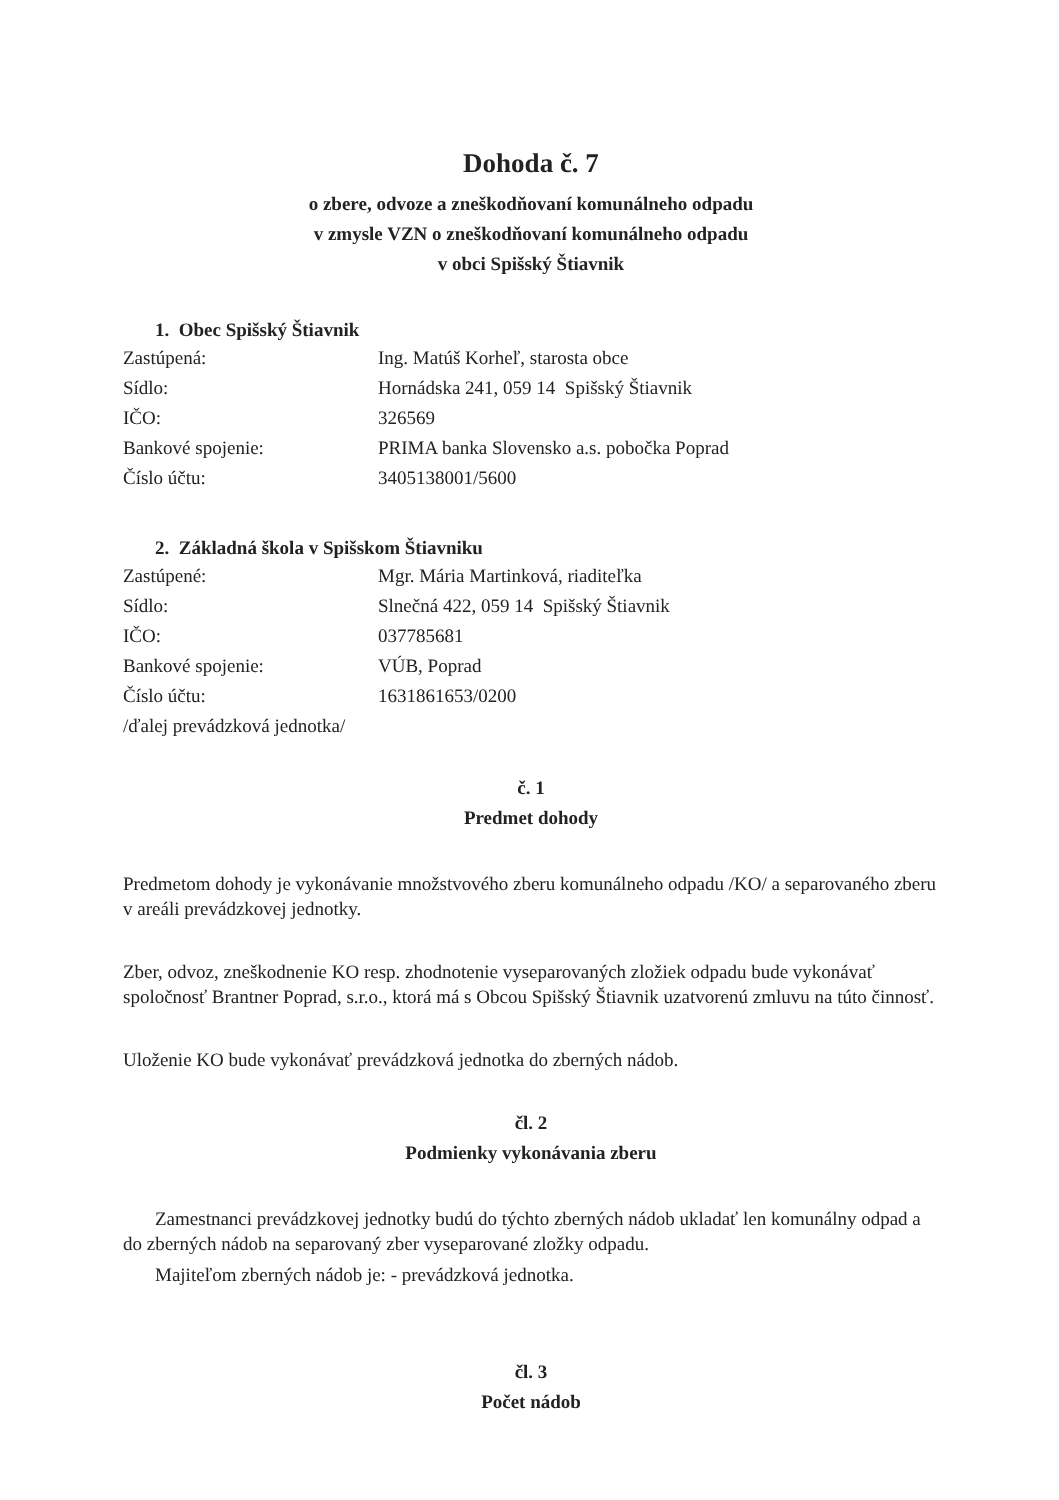Dohoda č. 7
o zbere, odvoze a zneškodňovaní komunálneho odpadu
v zmysle VZN o zneškodňovaní komunálneho odpadu
v obci Spišský Štiavnik
1. Obec Spišský Štiavnik
| Zastúpená: | Ing. Matúš Korheľ, starosta obce |
| Sídlo: | Hornádska 241, 059 14 Spišský Štiavnik |
| IČO: | 326569 |
| Bankové spojenie: | PRIMA banka Slovensko a.s. pobočka Poprad |
| Číslo účtu: | 3405138001/5600 |
2. Základná škola v Spišskom Štiavniku
| Zastúpené: | Mgr. Mária Martinková, riaditeľka |
| Sídlo: | Slnečná 422, 059 14 Spišský Štiavnik |
| IČO: | 037785681 |
| Bankové spojenie: | VÚB, Poprad |
| Číslo účtu: | 1631861653/0200 |
/ďalej prevádzková jednotka/
č. 1
Predmet dohody
Predmetom dohody je vykonávanie množstvového zberu komunálneho odpadu /KO/ a separovaného zberu v areáli prevádzkovej jednotky.
Zber, odvoz, zneškodnenie KO resp. zhodnotenie vyseparovaných zložiek odpadu bude vykonávať spoločnosť Brantner Poprad, s.r.o., ktorá má s Obcou Spišský Štiavnik uzatvorenú zmluvu na túto činnosť.
Uloženie KO bude vykonávať prevádzková jednotka do zberných nádob.
čl. 2
Podmienky vykonávania zberu
Zamestnanci prevádzkovej jednotky budú do týchto zberných nádob ukladať len komunálny odpad a do zberných nádob na separovaný zber vyseparované zložky odpadu.
Majiteľom zberných nádob je: - prevádzková jednotka.
čl. 3
Počet nádob